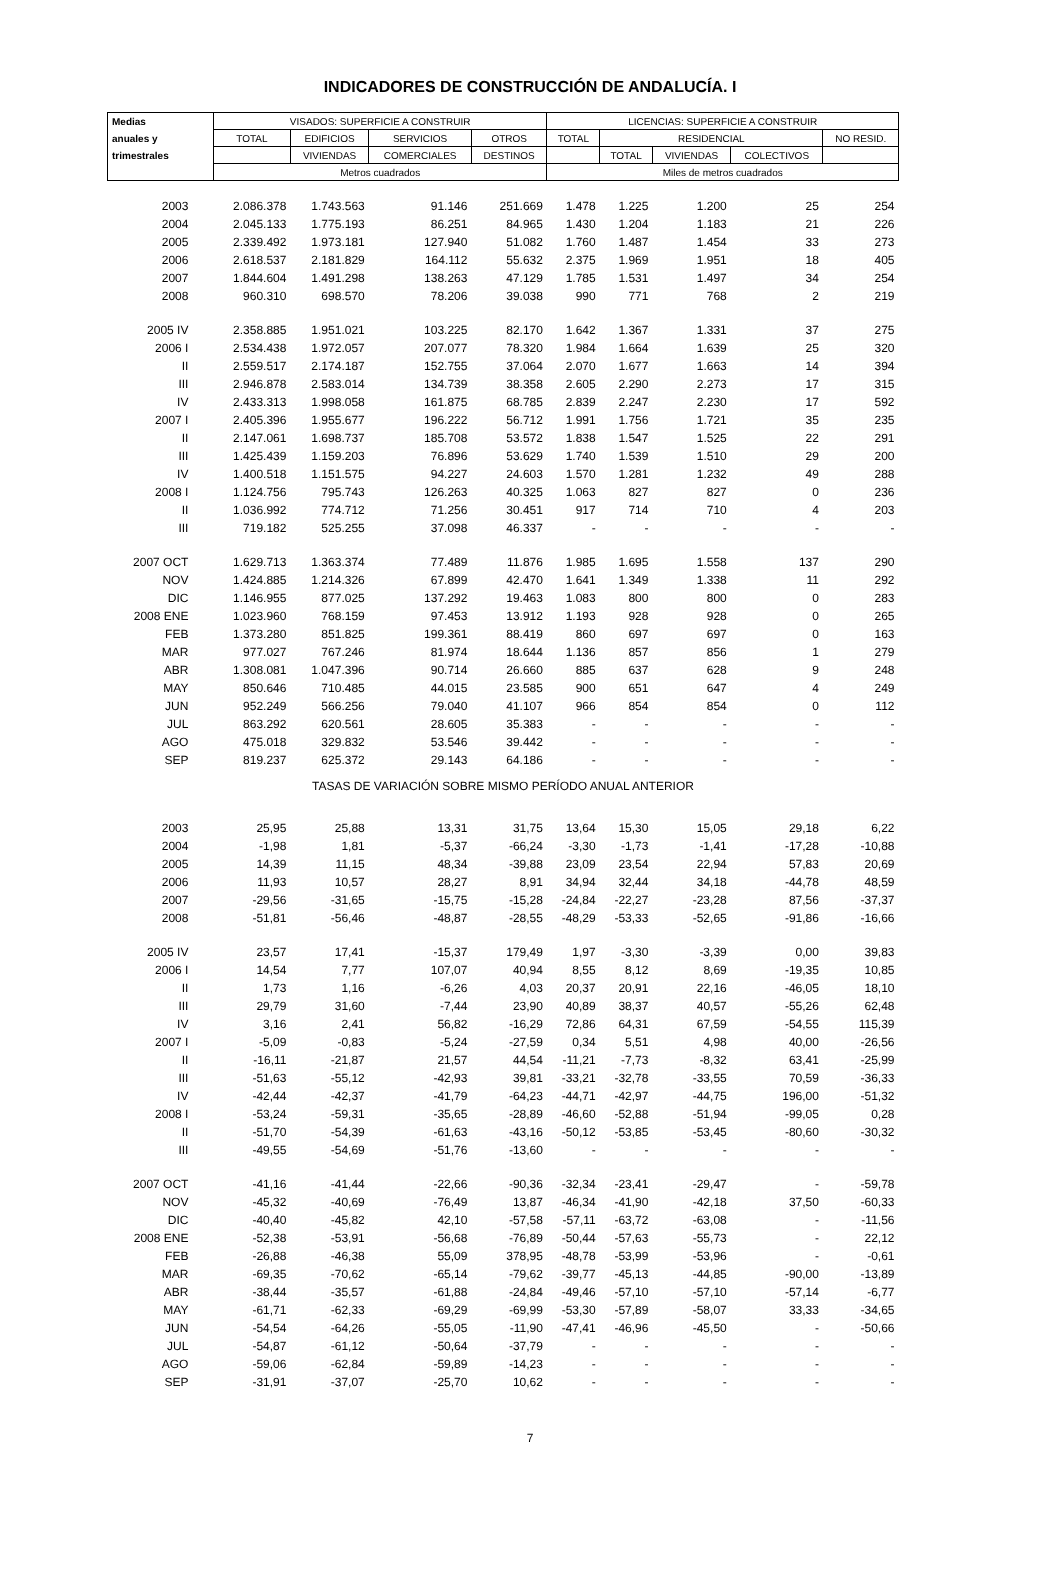INDICADORES DE CONSTRUCCIÓN DE ANDALUCÍA. I
| Medias | VISADOS: SUPERFICIE A CONSTRUIR | | | | LICENCIAS: SUPERFICIE A CONSTRUIR | | | | |
| --- | --- | --- | --- | --- | --- | --- | --- | --- | --- |
| anuales y | TOTAL | EDIFICIOS | SERVICIOS | OTROS | TOTAL | RESIDENCIAL | | | NO RESID. |
| trimestrales | | VIVIENDAS | COMERCIALES | DESTINOS | | TOTAL | VIVIENDAS | COLECTIVOS | |
| | Metros cuadrados | | | | Miles de metros cuadrados | | | | |
| 2003 | 2.086.378 | 1.743.563 | 91.146 | 251.669 | 1.478 | 1.225 | 1.200 | 25 | 254 |
| 2004 | 2.045.133 | 1.775.193 | 86.251 | 84.965 | 1.430 | 1.204 | 1.183 | 21 | 226 |
| 2005 | 2.339.492 | 1.973.181 | 127.940 | 51.082 | 1.760 | 1.487 | 1.454 | 33 | 273 |
| 2006 | 2.618.537 | 2.181.829 | 164.112 | 55.632 | 2.375 | 1.969 | 1.951 | 18 | 405 |
| 2007 | 1.844.604 | 1.491.298 | 138.263 | 47.129 | 1.785 | 1.531 | 1.497 | 34 | 254 |
| 2008 | 960.310 | 698.570 | 78.206 | 39.038 | 990 | 771 | 768 | 2 | 219 |
| 2005 IV | 2.358.885 | 1.951.021 | 103.225 | 82.170 | 1.642 | 1.367 | 1.331 | 37 | 275 |
| 2006 I | 2.534.438 | 1.972.057 | 207.077 | 78.320 | 1.984 | 1.664 | 1.639 | 25 | 320 |
| II | 2.559.517 | 2.174.187 | 152.755 | 37.064 | 2.070 | 1.677 | 1.663 | 14 | 394 |
| III | 2.946.878 | 2.583.014 | 134.739 | 38.358 | 2.605 | 2.290 | 2.273 | 17 | 315 |
| IV | 2.433.313 | 1.998.058 | 161.875 | 68.785 | 2.839 | 2.247 | 2.230 | 17 | 592 |
| 2007 I | 2.405.396 | 1.955.677 | 196.222 | 56.712 | 1.991 | 1.756 | 1.721 | 35 | 235 |
| II | 2.147.061 | 1.698.737 | 185.708 | 53.572 | 1.838 | 1.547 | 1.525 | 22 | 291 |
| III | 1.425.439 | 1.159.203 | 76.896 | 53.629 | 1.740 | 1.539 | 1.510 | 29 | 200 |
| IV | 1.400.518 | 1.151.575 | 94.227 | 24.603 | 1.570 | 1.281 | 1.232 | 49 | 288 |
| 2008 I | 1.124.756 | 795.743 | 126.263 | 40.325 | 1.063 | 827 | 827 | 0 | 236 |
| II | 1.036.992 | 774.712 | 71.256 | 30.451 | 917 | 714 | 710 | 4 | 203 |
| III | 719.182 | 525.255 | 37.098 | 46.337 | - | - | - | - | - |
| 2007 OCT | 1.629.713 | 1.363.374 | 77.489 | 11.876 | 1.985 | 1.695 | 1.558 | 137 | 290 |
| NOV | 1.424.885 | 1.214.326 | 67.899 | 42.470 | 1.641 | 1.349 | 1.338 | 11 | 292 |
| DIC | 1.146.955 | 877.025 | 137.292 | 19.463 | 1.083 | 800 | 800 | 0 | 283 |
| 2008 ENE | 1.023.960 | 768.159 | 97.453 | 13.912 | 1.193 | 928 | 928 | 0 | 265 |
| FEB | 1.373.280 | 851.825 | 199.361 | 88.419 | 860 | 697 | 697 | 0 | 163 |
| MAR | 977.027 | 767.246 | 81.974 | 18.644 | 1.136 | 857 | 856 | 1 | 279 |
| ABR | 1.308.081 | 1.047.396 | 90.714 | 26.660 | 885 | 637 | 628 | 9 | 248 |
| MAY | 850.646 | 710.485 | 44.015 | 23.585 | 900 | 651 | 647 | 4 | 249 |
| JUN | 952.249 | 566.256 | 79.040 | 41.107 | 966 | 854 | 854 | 0 | 112 |
| JUL | 863.292 | 620.561 | 28.605 | 35.383 | - | - | - | - | - |
| AGO | 475.018 | 329.832 | 53.546 | 39.442 | - | - | - | - | - |
| SEP | 819.237 | 625.372 | 29.143 | 64.186 | - | - | - | - | - |
| TASAS DE VARIACIÓN SOBRE MISMO PERÍODO ANUAL ANTERIOR | | | | | | | | | |
| 2003 | 25,95 | 25,88 | 13,31 | 31,75 | 13,64 | 15,30 | 15,05 | 29,18 | 6,22 |
| 2004 | -1,98 | 1,81 | -5,37 | -66,24 | -3,30 | -1,73 | -1,41 | -17,28 | -10,88 |
| 2005 | 14,39 | 11,15 | 48,34 | -39,88 | 23,09 | 23,54 | 22,94 | 57,83 | 20,69 |
| 2006 | 11,93 | 10,57 | 28,27 | 8,91 | 34,94 | 32,44 | 34,18 | -44,78 | 48,59 |
| 2007 | -29,56 | -31,65 | -15,75 | -15,28 | -24,84 | -22,27 | -23,28 | 87,56 | -37,37 |
| 2008 | -51,81 | -56,46 | -48,87 | -28,55 | -48,29 | -53,33 | -52,65 | -91,86 | -16,66 |
| 2005 IV | 23,57 | 17,41 | -15,37 | 179,49 | 1,97 | -3,30 | -3,39 | 0,00 | 39,83 |
| 2006 I | 14,54 | 7,77 | 107,07 | 40,94 | 8,55 | 8,12 | 8,69 | -19,35 | 10,85 |
| II | 1,73 | 1,16 | -6,26 | 4,03 | 20,37 | 20,91 | 22,16 | -46,05 | 18,10 |
| III | 29,79 | 31,60 | -7,44 | 23,90 | 40,89 | 38,37 | 40,57 | -55,26 | 62,48 |
| IV | 3,16 | 2,41 | 56,82 | -16,29 | 72,86 | 64,31 | 67,59 | -54,55 | 115,39 |
| 2007 I | -5,09 | -0,83 | -5,24 | -27,59 | 0,34 | 5,51 | 4,98 | 40,00 | -26,56 |
| II | -16,11 | -21,87 | 21,57 | 44,54 | -11,21 | -7,73 | -8,32 | 63,41 | -25,99 |
| III | -51,63 | -55,12 | -42,93 | 39,81 | -33,21 | -32,78 | -33,55 | 70,59 | -36,33 |
| IV | -42,44 | -42,37 | -41,79 | -64,23 | -44,71 | -42,97 | -44,75 | 196,00 | -51,32 |
| 2008 I | -53,24 | -59,31 | -35,65 | -28,89 | -46,60 | -52,88 | -51,94 | -99,05 | 0,28 |
| II | -51,70 | -54,39 | -61,63 | -43,16 | -50,12 | -53,85 | -53,45 | -80,60 | -30,32 |
| III | -49,55 | -54,69 | -51,76 | -13,60 | - | - | - | - | - |
| 2007 OCT | -41,16 | -41,44 | -22,66 | -90,36 | -32,34 | -23,41 | -29,47 | - | -59,78 |
| NOV | -45,32 | -40,69 | -76,49 | 13,87 | -46,34 | -41,90 | -42,18 | 37,50 | -60,33 |
| DIC | -40,40 | -45,82 | 42,10 | -57,58 | -57,11 | -63,72 | -63,08 | - | -11,56 |
| 2008 ENE | -52,38 | -53,91 | -56,68 | -76,89 | -50,44 | -57,63 | -55,73 | - | 22,12 |
| FEB | -26,88 | -46,38 | 55,09 | 378,95 | -48,78 | -53,99 | -53,96 | - | -0,61 |
| MAR | -69,35 | -70,62 | -65,14 | -79,62 | -39,77 | -45,13 | -44,85 | -90,00 | -13,89 |
| ABR | -38,44 | -35,57 | -61,88 | -24,84 | -49,46 | -57,10 | -57,10 | -57,14 | -6,77 |
| MAY | -61,71 | -62,33 | -69,29 | -69,99 | -53,30 | -57,89 | -58,07 | 33,33 | -34,65 |
| JUN | -54,54 | -64,26 | -55,05 | -11,90 | -47,41 | -46,96 | -45,50 | - | -50,66 |
| JUL | -54,87 | -61,12 | -50,64 | -37,79 | - | - | - | - | - |
| AGO | -59,06 | -62,84 | -59,89 | -14,23 | - | - | - | - | - |
| SEP | -31,91 | -37,07 | -25,70 | 10,62 | - | - | - | - | - |
7